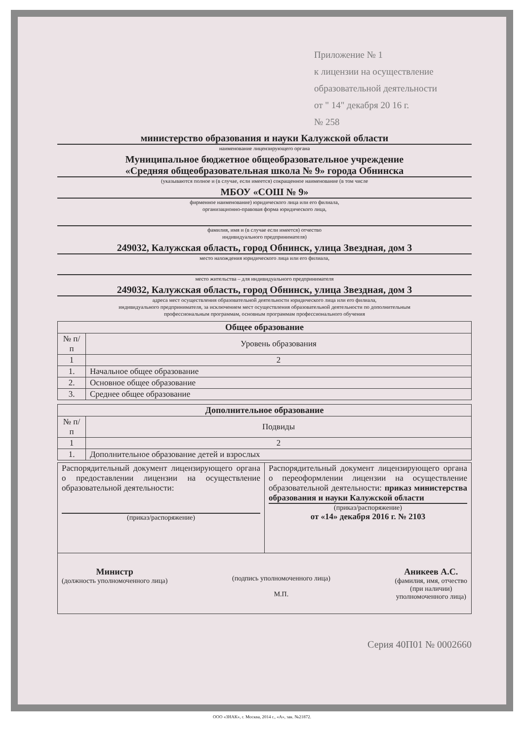Приложение № 1
к лицензии на осуществление
образовательной деятельности
от " 14" декабря 20 16 г.
№ 258
министерство образования и науки Калужской области
наименование лицензирующего органа
Муниципальное бюджетное общеобразовательное учреждение
«Средняя общеобразовательная школа № 9» города Обнинска
(указываются полное и (в случае, если имеется) сокращенное наименование (в том числе
МБОУ «СОШ № 9»
фирменное наименование) юридического лица или его филиала,
организационно-правовая форма юридического лица,
фамилия, имя и (в случае если имеется) отчество
индивидуального предпринимателя)
249032, Калужская область, город Обнинск, улица Звездная, дом 3
место нахождения юридического лица или его филиала,
место жительства – для индивидуального предпринимателя
249032, Калужская область, город Обнинск, улица Звездная, дом 3
адреса мест осуществления образовательной деятельности юридического лица или его филиала,
индивидуального предпринимателя, за исключением мест осуществления образовательной деятельности по дополнительным
профессиональным программам, основным программам профессионального обучения
| Общее образование | |
| --- | --- |
| № п/п | Уровень образования |
| 1 | 2 |
| 1. | Начальное общее образование |
| 2. | Основное общее образование |
| 3. | Среднее общее образование |
| Дополнительное образование | |
| --- | --- |
| № п/п | Подвиды |
| 1 | 2 |
| 1. | Дополнительное образование детей и взрослых |
| Распорядительный документ лицензирующего органа о предоставлении лицензии на осуществление образовательной деятельности: (приказ/распоряжение) | Распорядительный документ лицензирующего органа о переоформлении лицензии на осуществление образовательной деятельности: приказ министерства образования и науки Калужской области (приказ/распоряжение) от «14» декабря 2016 г. № 2103 |
| Министр (должность уполномоченного лица) (подпись уполномоченного лица) М.П. Аникеев А.С. (фамилия, имя, отчество (при наличии) уполномоченного лица) | |
Серия 40П01 № 0002660
ООО «ЗНАК», г. Москва, 2014 г., «А», зак. №21872.